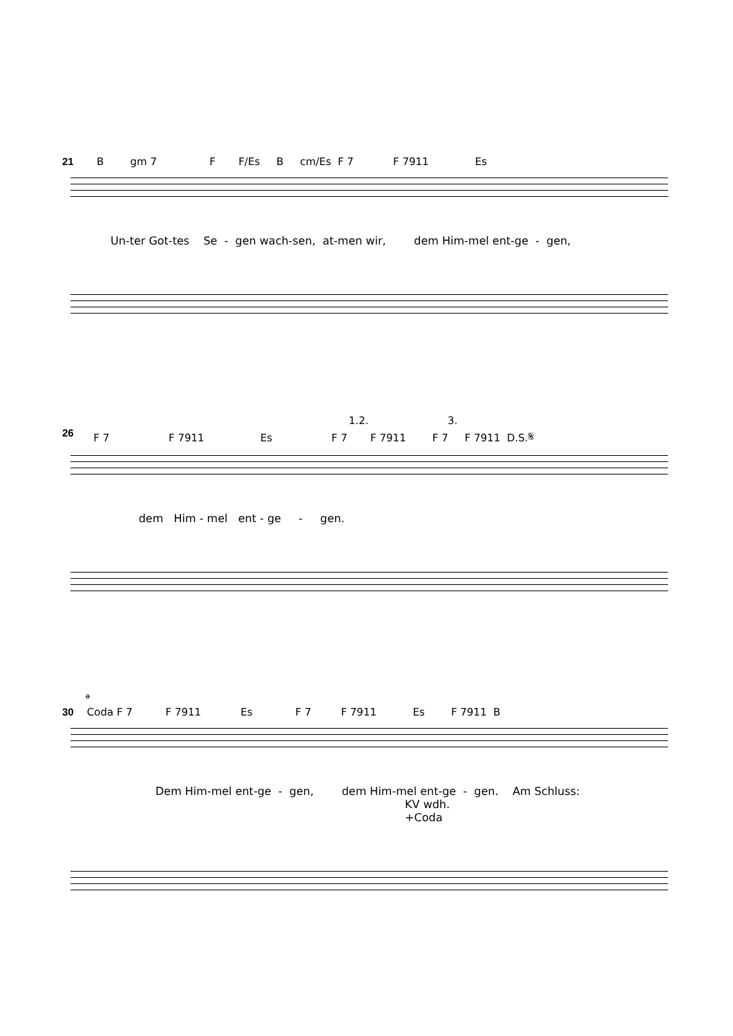21 B gm 7 F F/Es B cm/Es F 7 F 7911 Es
Un-ter Got-tes Se - gen wach-sen, at-men wir, dem Him-mel ent-ge - gen,
1.2. 3.
26 F 7 F 7911 Es F 7 F 7911 F 7 F 7911 D.S.𝄋
dem Him - mel ent - ge - gen.
𝄌
30 Coda F 7 F 7911 Es F 7 F 7911 Es F 7911 B
Dem Him-mel ent-ge - gen, dem Him-mel ent-ge - gen. Am Schluss: KV wdh. +Coda